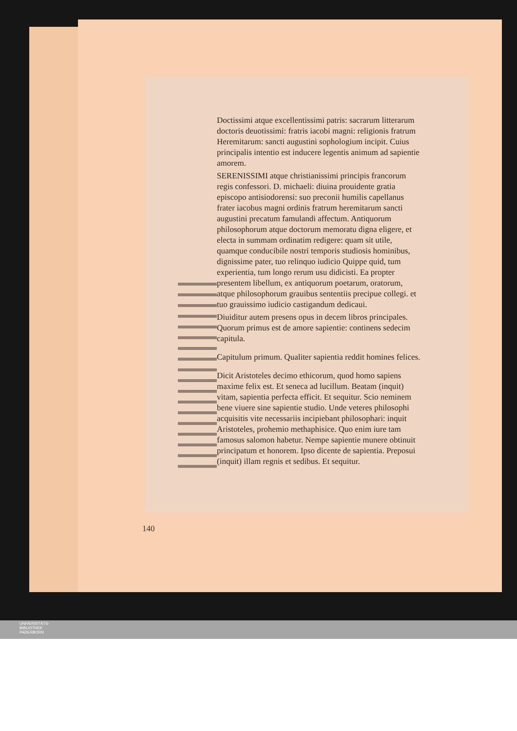Doctissimi atque excellentissimi patris: sacrarum litterarum doctoris deuotissimi: fratris iacobi magni: religionis fratrum Heremitarum: sancti augustini sophologium incipit. Cuius principalis intentio est inducere legentis animum ad sapientie amorem.
SERENISSIMI atque christianissimi principis francorum regis confessori. D. michaeli: diuina prouidente gratia episcopo antisiodorensi: suo preconii humilis capellanus frater iacobus magni ordinis fratrum heremitarum sancti augustini precatum famulandi affectum. Antiquorum philosophorum atque doctorum memoratu digna eligere, et electa in summam ordinatim redigere: quam sit utile, quamque conducibile nostri temporis studiosis hominibus, dignissime pater, tuo relinquo iudicio Quippe quid, tum experientia, tum longo rerum usu didicisti. Ea propter presentem libellum, ex antiquorum poetarum, oratorum, atque philosophorum grauibus sententiis precipue collegi. et tuo grauissimo iudicio castigandum dedicaui.
Diuiditur autem presens opus in decem libros principales. Quorum primus est de amore sapientie: continens sedecim capitula.
Capitulum primum. Qualiter sapientia reddit homines felices.
Dicit Aristoteles decimo ethicorum, quod homo sapiens maxime felix est. Et seneca ad lucillum. Beatam (inquit) vitam, sapientia perfecta efficit. Et sequitur. Scio neminem bene viuere sine sapientie studio. Unde veteres philosophi acquisitis vite necessariis incipiebant philosophari: inquit Aristoteles, prohemio methaphisice. Quo enim iure tam famosus salomon habetur. Nempe sapientie munere obtinuit principatum et honorem. Ipso dicente de sapientia. Preposui (inquit) illam regnis et sedibus. Et sequitur.
140
UNIVERSITÄTS-
BIBLIOTHEK
PADERBORN